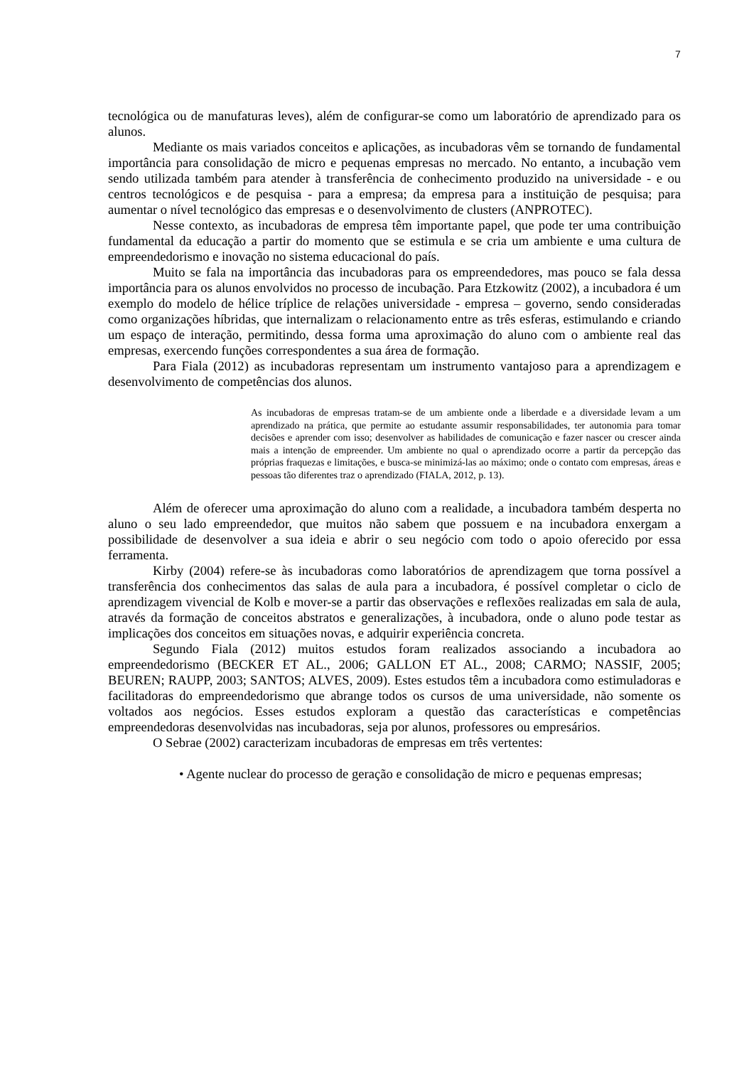7
tecnológica ou de manufaturas leves), além de configurar-se como um laboratório de aprendizado para os alunos.
Mediante os mais variados conceitos e aplicações, as incubadoras vêm se tornando de fundamental importância para consolidação de micro e pequenas empresas no mercado. No entanto, a incubação vem sendo utilizada também para atender à transferência de conhecimento produzido na universidade - e ou centros tecnológicos e de pesquisa - para a empresa; da empresa para a instituição de pesquisa; para aumentar o nível tecnológico das empresas e o desenvolvimento de clusters (ANPROTEC).
Nesse contexto, as incubadoras de empresa têm importante papel, que pode ter uma contribuição fundamental da educação a partir do momento que se estimula e se cria um ambiente e uma cultura de empreendedorismo e inovação no sistema educacional do país.
Muito se fala na importância das incubadoras para os empreendedores, mas pouco se fala dessa importância para os alunos envolvidos no processo de incubação. Para Etzkowitz (2002), a incubadora é um exemplo do modelo de hélice tríplice de relações universidade - empresa – governo, sendo consideradas como organizações híbridas, que internalizam o relacionamento entre as três esferas, estimulando e criando um espaço de interação, permitindo, dessa forma uma aproximação do aluno com o ambiente real das empresas, exercendo funções correspondentes a sua área de formação.
Para Fiala (2012) as incubadoras representam um instrumento vantajoso para a aprendizagem e desenvolvimento de competências dos alunos.
As incubadoras de empresas tratam-se de um ambiente onde a liberdade e a diversidade levam a um aprendizado na prática, que permite ao estudante assumir responsabilidades, ter autonomia para tomar decisões e aprender com isso; desenvolver as habilidades de comunicação e fazer nascer ou crescer ainda mais a intenção de empreender. Um ambiente no qual o aprendizado ocorre a partir da percepção das próprias fraquezas e limitações, e busca-se minimizá-las ao máximo; onde o contato com empresas, áreas e pessoas tão diferentes traz o aprendizado (FIALA, 2012, p. 13).
Além de oferecer uma aproximação do aluno com a realidade, a incubadora também desperta no aluno o seu lado empreendedor, que muitos não sabem que possuem e na incubadora enxergam a possibilidade de desenvolver a sua ideia e abrir o seu negócio com todo o apoio oferecido por essa ferramenta.
Kirby (2004) refere-se às incubadoras como laboratórios de aprendizagem que torna possível a transferência dos conhecimentos das salas de aula para a incubadora, é possível completar o ciclo de aprendizagem vivencial de Kolb e mover-se a partir das observações e reflexões realizadas em sala de aula, através da formação de conceitos abstratos e generalizações, à incubadora, onde o aluno pode testar as implicações dos conceitos em situações novas, e adquirir experiência concreta.
Segundo Fiala (2012) muitos estudos foram realizados associando a incubadora ao empreendedorismo (BECKER ET AL., 2006; GALLON ET AL., 2008; CARMO; NASSIF, 2005; BEUREN; RAUPP, 2003; SANTOS; ALVES, 2009). Estes estudos têm a incubadora como estimuladoras e facilitadoras do empreendedorismo que abrange todos os cursos de uma universidade, não somente os voltados aos negócios. Esses estudos exploram a questão das características e competências empreendedoras desenvolvidas nas incubadoras, seja por alunos, professores ou empresários.
O Sebrae (2002) caracterizam incubadoras de empresas em três vertentes:
• Agente nuclear do processo de geração e consolidação de micro e pequenas empresas;